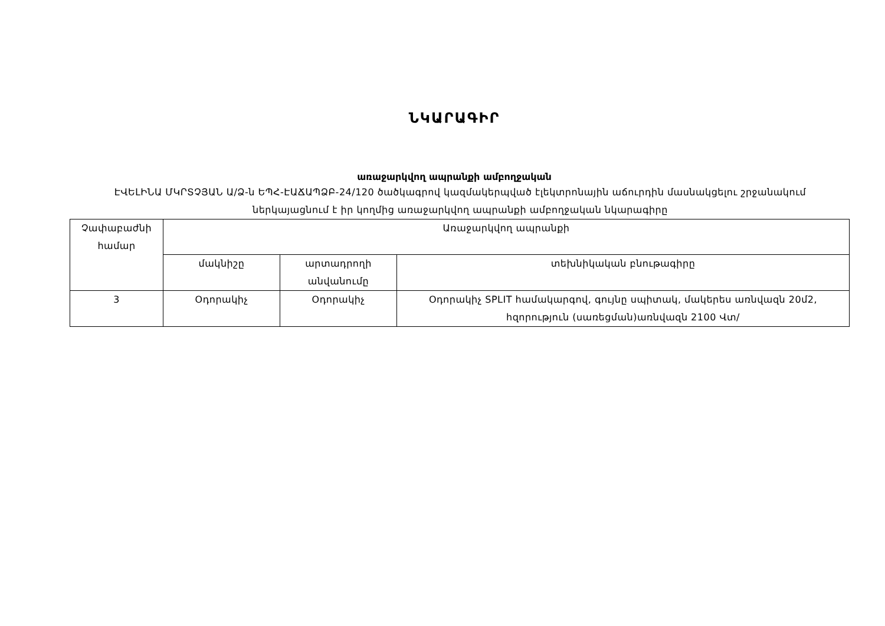ՆԿԱՐԱԳԻՐ
առաջարկվող ապրանքի ամբողջական
ԷՎԵԼԻՆԱ ՄԿՐՏՉՅԱՆ Ա/Ձ-ն ԵՊՀ-ԷԱՃԱՊՁԲ-24/120 ծածկագրով կազմակերպված էլեկտրոնային աճուրդին մասնակցելու շրջանակում ներկայացնում է իր կողմից առաջարկվող ապրանքի ամբողջական նկարագիրը
| Չափաբաժնի համար | Առաջարկվող ապրանքի | | |
| --- | --- | --- | --- |
| | մակնիշը | արտադրողի անվանումը | տեխնիկական բնութագիրը |
| 3 | Օդորակիչ | Օդորակիչ | Օդորակիչ SPLIT համակարգով, գույնը սպիտակ, մակերես առնվազն 20մ2, հզորություն (սառեցման)առնվազն 2100 Վտ/ |